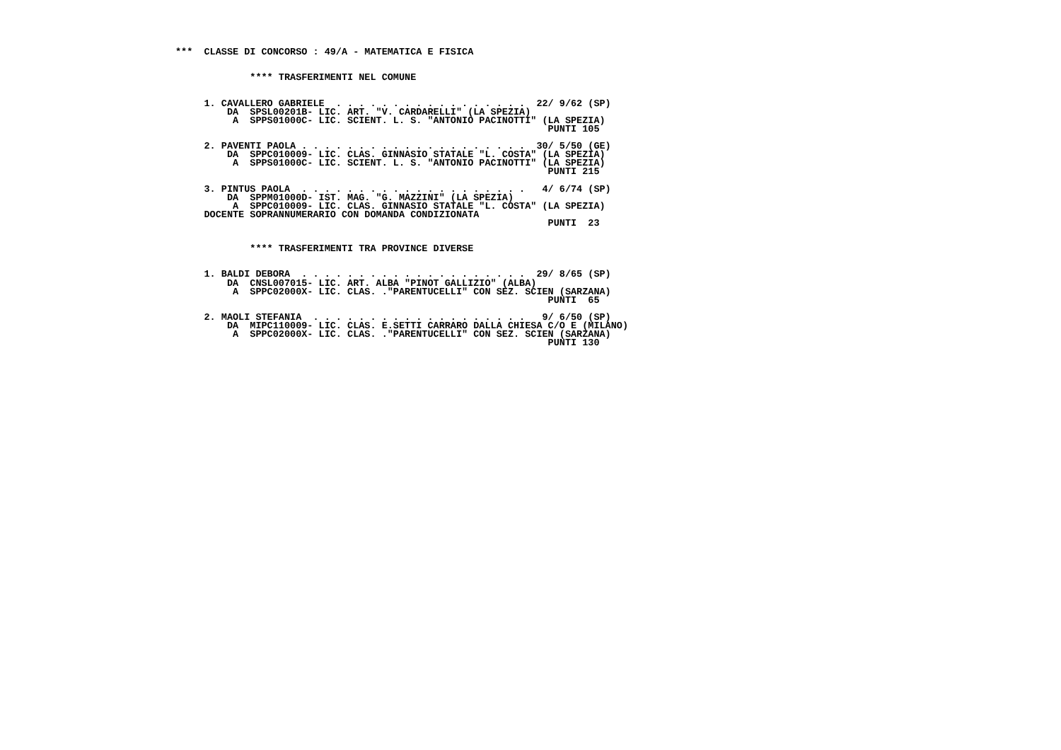***  CLASSE DI CONCORSO : 49/A - MATEMATICA E FISICA


             **** TRASFERIMENTI NEL COMUNE


     1. CAVALLERO GABRIELE  . . . . . . . . . . . . . . . . .  22/ 9/62 (SP)
         DA  SPSL00201B- LIC. ART. "V. CARDARELLI" (LA SPEZIA)
          A  SPPS01000C- LIC. SCIENT. L. S. "ANTONIO PACINOTTI" (LA SPEZIA)
                                                                 PUNTI 105

     2. PAVENTI PAOLA . . . . . . . . . . . . . . . . . . . .  30/ 5/50 (GE)
         DA  SPPC010009- LIC. CLAS. GINNASIO STATALE "L. COSTA" (LA SPEZIA)
          A  SPPS01000C- LIC. SCIENT. L. S. "ANTONIO PACINOTTI" (LA SPEZIA)
                                                                 PUNTI 215

     3. PINTUS PAOLA  . . . . . . . . . . . . . . . . . . . .   4/ 6/74 (SP)
         DA  SPPM01000D- IST. MAG. "G. MAZZINI" (LA SPEZIA)
          A  SPPC010009- LIC. CLAS. GINNASIO STATALE "L. COSTA" (LA SPEZIA)
     DOCENTE SOPRANNUMERARIO CON DOMANDA CONDIZIONATA
                                                                 PUNTI  23


             **** TRASFERIMENTI TRA PROVINCE DIVERSE


     1. BALDI DEBORA  . . . . . . . . . . . . . . . . . . . .  29/ 8/65 (SP)
         DA  CNSL007015- LIC. ART. ALBA "PINOT GALLIZIO" (ALBA)
          A  SPPC02000X- LIC. CLAS. ."PARENTUCELLI" CON SEZ. SCIEN (SARZANA)
                                                                 PUNTI  65

     2. MAOLI STEFANIA  . . . . . . . . . . . . . . . . . . .   9/ 6/50 (SP)
         DA  MIPC110009- LIC. CLAS. E.SETTI CARRARO DALLA CHIESA C/O E (MILANO)
          A  SPPC02000X- LIC. CLAS. ."PARENTUCELLI" CON SEZ. SCIEN (SARZANA)
                                                                 PUNTI 130